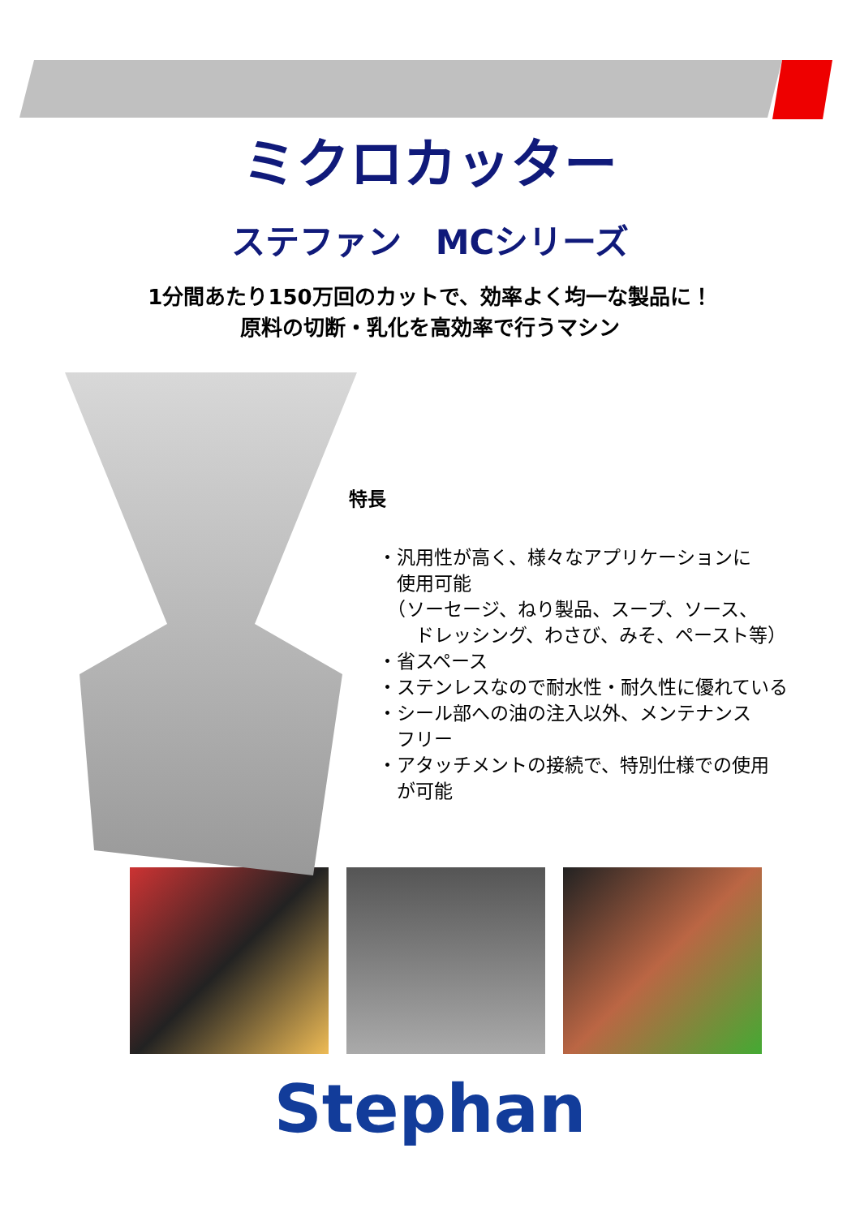ミクロカッター
ステファン　MCシリーズ
1分間あたり150万回のカットで、効率よく均一な製品に！
原料の切断・乳化を高効率で行うマシン
特長
・汎用性が高く、様々なアプリケーションに
　使用可能
　（ソーセージ、ねり製品、スープ、ソース、
　　ドレッシング、わさび、みそ、ペースト等）
・省スペース
・ステンレスなので耐水性・耐久性に優れている
・シール部への油の注入以外、メンテナンス
　フリー
・アタッチメントの接続で、特別仕様での使用
　が可能
Stephan